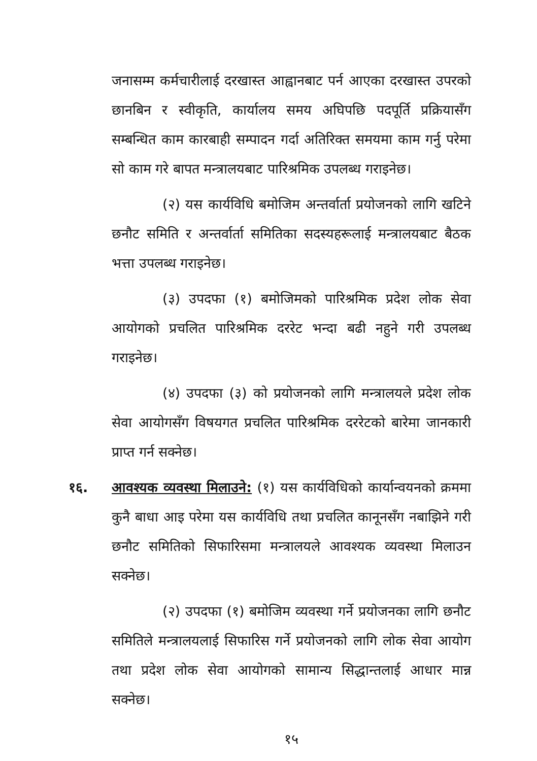जनासम्म कर्मचारीलाई दरखास्त आह्वानबाट पर्न आएका दरखास्त उपरको छानबिन र स्वीकृति, कार्यालय समय अघिपछि पदपूर्ति प्रक्रियासँग सम्बन्धित काम कारबाही सम्पादन गर्दा अतिरिक्त समयमा काम गर्नु परेमा सो काम गरे बापत मन्त्रालयबाट पारिश्रमिक उपलब्ध गराइनेछ।
(२) यस कार्यविधि बमोजिम अन्तर्वार्ता प्रयोजनको लागि खटिने छनौट समिति र अन्तर्वार्ता समितिका सदस्यहरूलाई मन्त्रालयबाट बैठक भत्ता उपलब्ध गराइनेछ।
(३) उपदफा (१) बमोजिमको पारिश्रमिक प्रदेश लोक सेवा आयोगको प्रचलित पारिश्रमिक दररेट भन्दा बढी नहुने गरी उपलब्ध गराइनेछ।
(४) उपदफा (३) को प्रयोजनको लागि मन्त्रालयले प्रदेश लोक सेवा आयोगसँग विषयगत प्रचलित पारिश्रमिक दररेटको बारेमा जानकारी प्राप्त गर्न सक्नेछ।
१६. आवश्यक व्यवस्था मिलाउने: (१) यस कार्यविधिको कार्यान्वयनको क्रममा कुनै बाधा आइ परेमा यस कार्यविधि तथा प्रचलित कानूनसँग नबाझिने गरी छनौट समितिको सिफारिसमा मन्त्रालयले आवश्यक व्यवस्था मिलाउन सक्नेछ।
(२) उपदफा (१) बमोजिम व्यवस्था गर्ने प्रयोजनका लागि छनौट समितिले मन्त्रालयलाई सिफारिस गर्ने प्रयोजनको लागि लोक सेवा आयोग तथा प्रदेश लोक सेवा आयोगको सामान्य सिद्धान्तलाई आधार मान्न सक्नेछ।
१५